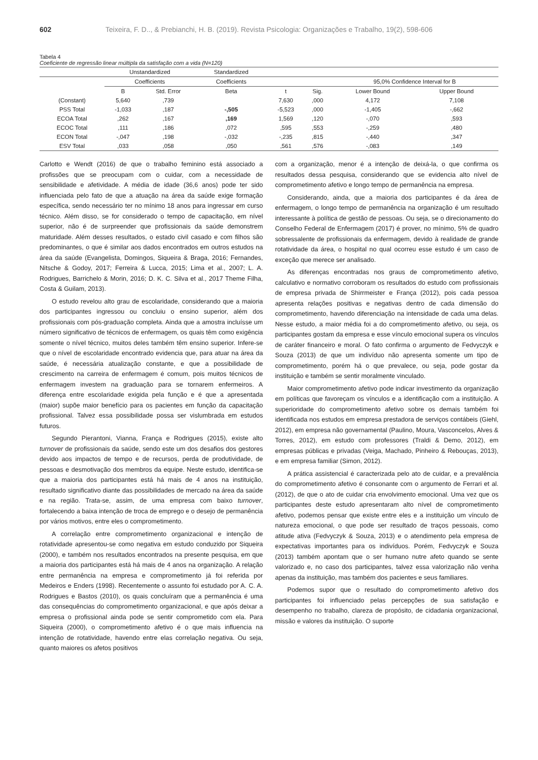602 Teixeira, F. D.., & Prebianchi, H. B. (2019). Revista Psicologia: Organizações e Trabalho, 19(2), 598-606
Tabela 4
Coeficiente de regressão linear múltipla da satisfação com a vida (N=120)
| | Unstandardized | | Standardized | | | | |
| --- | --- | --- | --- | --- | --- | --- | --- |
| | Coefficients | | Coefficients | | | 95,0% Confidence Interval for B | |
| | B | Std. Error | Beta | t | Sig. | Lower Bound | Upper Bound |
| (Constant) | 5,640 | ,739 | | 7,630 | ,000 | 4,172 | 7,108 |
| PSS Total | -1,033 | ,187 | -,505 | -5,523 | ,000 | -1,405 | -,662 |
| ECOA Total | ,262 | ,167 | ,169 | 1,569 | ,120 | -,070 | ,593 |
| ECOC Total | ,111 | ,186 | ,072 | ,595 | ,553 | -,259 | ,480 |
| ECON Total | -,047 | ,198 | -,032 | -,235 | ,815 | -,440 | ,347 |
| ESV Total | ,033 | ,058 | ,050 | ,561 | ,576 | -,083 | ,149 |
Carlotto e Wendt (2016) de que o trabalho feminino está associado a profissões que se preocupam com o cuidar, com a necessidade de sensibilidade e afetividade. A média de idade (36,6 anos) pode ter sido influenciada pelo fato de que a atuação na área da saúde exige formação específica, sendo necessário ter no mínimo 18 anos para ingressar em curso técnico. Além disso, se for considerado o tempo de capacitação, em nível superior, não é de surpreender que profissionais da saúde demonstrem maturidade. Além desses resultados, o estado civil casado e com filhos são predominantes, o que é similar aos dados encontrados em outros estudos na área da saúde (Evangelista, Domingos, Siqueira & Braga, 2016; Fernandes, Nitsche & Godoy, 2017; Ferreira & Lucca, 2015; Lima et al., 2007; L. A. Rodrigues, Barrichelo & Morin, 2016; D. K. C. Silva et al., 2017 Theme Filha, Costa & Guilam, 2013).
O estudo revelou alto grau de escolaridade, considerando que a maioria dos participantes ingressou ou concluiu o ensino superior, além dos profissionais com pós-graduação completa. Ainda que a amostra incluísse um número significativo de técnicos de enfermagem, os quais têm como exigência somente o nível técnico, muitos deles também têm ensino superior. Infere-se que o nível de escolaridade encontrado evidencia que, para atuar na área da saúde, é necessária atualização constante, e que a possibilidade de crescimento na carreira de enfermagem é comum, pois muitos técnicos de enfermagem investem na graduação para se tornarem enfermeiros. A diferença entre escolaridade exigida pela função e é que a apresentada (maior) supõe maior benefício para os pacientes em função da capacitação profissional. Talvez essa possibilidade possa ser vislumbrada em estudos futuros.
Segundo Pierantoni, Vianna, França e Rodrigues (2015), existe alto turnover de profissionais da saúde, sendo este um dos desafios dos gestores devido aos impactos de tempo e de recursos, perda de produtividade, de pessoas e desmotivação dos membros da equipe. Neste estudo, identifica-se que a maioria dos participantes está há mais de 4 anos na instituição, resultado significativo diante das possibilidades de mercado na área da saúde e na região. Trata-se, assim, de uma empresa com baixo turnover, fortalecendo a baixa intenção de troca de emprego e o desejo de permanência por vários motivos, entre eles o comprometimento.
A correlação entre comprometimento organizacional e intenção de rotatividade apresentou-se como negativa em estudo conduzido por Siqueira (2000), e também nos resultados encontrados na presente pesquisa, em que a maioria dos participantes está há mais de 4 anos na organização. A relação entre permanência na empresa e comprometimento já foi referida por Medeiros e Enders (1998). Recentemente o assunto foi estudado por A. C. A. Rodrigues e Bastos (2010), os quais concluíram que a permanência é uma das consequências do comprometimento organizacional, e que após deixar a empresa o profissional ainda pode se sentir comprometido com ela. Para Siqueira (2000), o comprometimento afetivo é o que mais influencia na intenção de rotatividade, havendo entre elas correlação negativa. Ou seja, quanto maiores os afetos positivos
com a organização, menor é a intenção de deixá-la, o que confirma os resultados dessa pesquisa, considerando que se evidencia alto nível de comprometimento afetivo e longo tempo de permanência na empresa.
Considerando, ainda, que a maioria dos participantes é da área de enfermagem, o longo tempo de permanência na organização é um resultado interessante à política de gestão de pessoas. Ou seja, se o direcionamento do Conselho Federal de Enfermagem (2017) é prover, no mínimo, 5% de quadro sobressalente de profissionais da enfermagem, devido à realidade de grande rotatividade da área, o hospital no qual ocorreu esse estudo é um caso de exceção que merece ser analisado.
As diferenças encontradas nos graus de comprometimento afetivo, calculativo e normativo corroboram os resultados do estudo com profissionais de empresa privada de Shirrmeister e França (2012), pois cada pessoa apresenta relações positivas e negativas dentro de cada dimensão do comprometimento, havendo diferenciação na intensidade de cada uma delas. Nesse estudo, a maior média foi a do comprometimento afetivo, ou seja, os participantes gostam da empresa e esse vínculo emocional supera os vínculos de caráter financeiro e moral. O fato confirma o argumento de Fedvyczyk e Souza (2013) de que um indivíduo não apresenta somente um tipo de comprometimento, porém há o que prevalece, ou seja, pode gostar da instituição e também se sentir moralmente vinculado.
Maior comprometimento afetivo pode indicar investimento da organização em políticas que favoreçam os vínculos e a identificação com a instituição. A superioridade do comprometimento afetivo sobre os demais também foi identificada nos estudos em empresa prestadora de serviços contábeis (Giehl, 2012), em empresa não governamental (Paulino, Moura, Vasconcelos, Alves & Torres, 2012), em estudo com professores (Traldi & Demo, 2012), em empresas públicas e privadas (Veiga, Machado, Pinheiro & Rebouças, 2013), e em empresa familiar (Simon, 2012).
A prática assistencial é caracterizada pelo ato de cuidar, e a prevalência do comprometimento afetivo é consonante com o argumento de Ferrari et al. (2012), de que o ato de cuidar cria envolvimento emocional. Uma vez que os participantes deste estudo apresentaram alto nível de comprometimento afetivo, podemos pensar que existe entre eles e a instituição um vínculo de natureza emocional, o que pode ser resultado de traços pessoais, como atitude ativa (Fedvyczyk & Souza, 2013) e o atendimento pela empresa de expectativas importantes para os indivíduos. Porém, Fedvyczyk e Souza (2013) também apontam que o ser humano nutre afeto quando se sente valorizado e, no caso dos participantes, talvez essa valorização não venha apenas da instituição, mas também dos pacientes e seus familiares.
Podemos supor que o resultado do comprometimento afetivo dos participantes foi influenciado pelas percepções de sua satisfação e desempenho no trabalho, clareza de propósito, de cidadania organizacional, missão e valores da instituição. O suporte